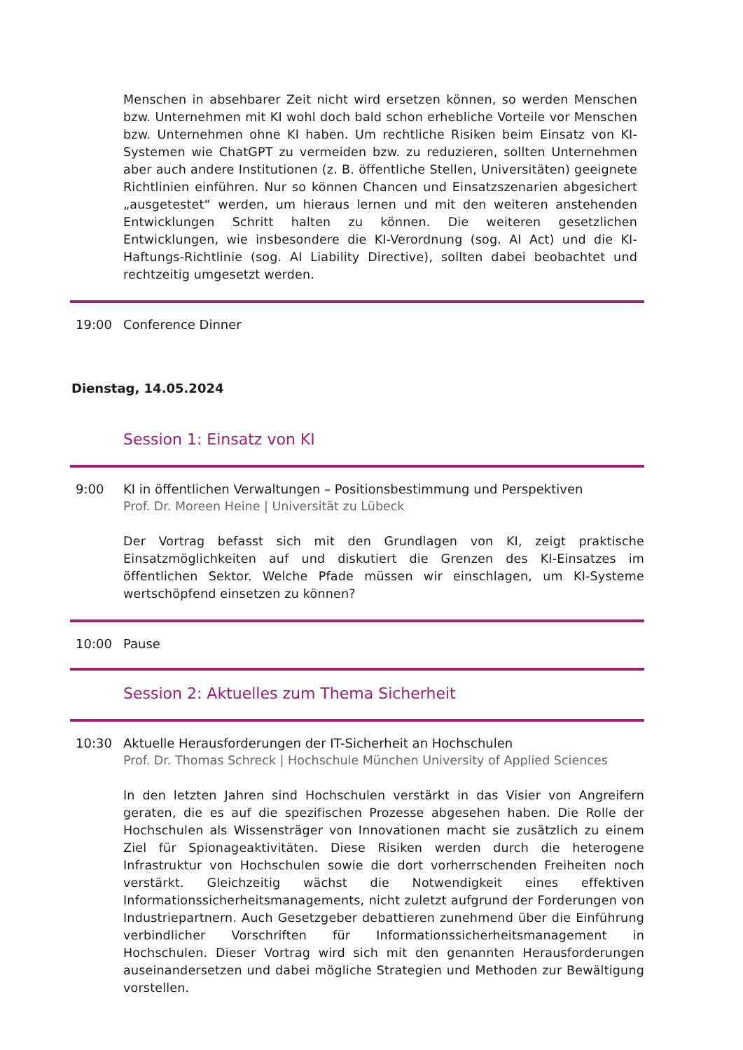Menschen in absehbarer Zeit nicht wird ersetzen können, so werden Menschen bzw. Unternehmen mit KI wohl doch bald schon erhebliche Vorteile vor Menschen bzw. Unternehmen ohne KI haben. Um rechtliche Risiken beim Einsatz von KI-Systemen wie ChatGPT zu vermeiden bzw. zu reduzieren, sollten Unternehmen aber auch andere Institutionen (z. B. öffentliche Stellen, Universitäten) geeignete Richtlinien einführen. Nur so können Chancen und Einsatzszenarien abgesichert „ausgetestet“ werden, um hieraus lernen und mit den weiteren anstehenden Entwicklungen Schritt halten zu können. Die weiteren gesetzlichen Entwicklungen, wie insbesondere die KI-Verordnung (sog. AI Act) und die KI-Haftungs-Richtlinie (sog. AI Liability Directive), sollten dabei beobachtet und rechtzeitig umgesetzt werden.
19:00 Conference Dinner
Dienstag, 14.05.2024
Session 1: Einsatz von KI
9:00 KI in öffentlichen Verwaltungen – Positionsbestimmung und Perspektiven
Prof. Dr. Moreen Heine | Universität zu Lübeck
Der Vortrag befasst sich mit den Grundlagen von KI, zeigt praktische Einsatzmöglichkeiten auf und diskutiert die Grenzen des KI-Einsatzes im öffentlichen Sektor. Welche Pfade müssen wir einschlagen, um KI-Systeme wertschöpfend einsetzen zu können?
10:00 Pause
Session 2: Aktuelles zum Thema Sicherheit
10:30 Aktuelle Herausforderungen der IT-Sicherheit an Hochschulen
Prof. Dr. Thomas Schreck | Hochschule München University of Applied Sciences
In den letzten Jahren sind Hochschulen verstärkt in das Visier von Angreifern geraten, die es auf die spezifischen Prozesse abgesehen haben. Die Rolle der Hochschulen als Wissensträger von Innovationen macht sie zusätzlich zu einem Ziel für Spionageaktivitäten. Diese Risiken werden durch die heterogene Infrastruktur von Hochschulen sowie die dort vorherrschenden Freiheiten noch verstärkt. Gleichzeitig wächst die Notwendigkeit eines effektiven Informationssicherheitsmanagements, nicht zuletzt aufgrund der Forderungen von Industriepartnern. Auch Gesetzgeber debattieren zunehmend über die Einführung verbindlicher Vorschriften für Informationssicherheitsmanagement in Hochschulen. Dieser Vortrag wird sich mit den genannten Herausforderungen auseinandersetzen und dabei mögliche Strategien und Methoden zur Bewältigung vorstellen.